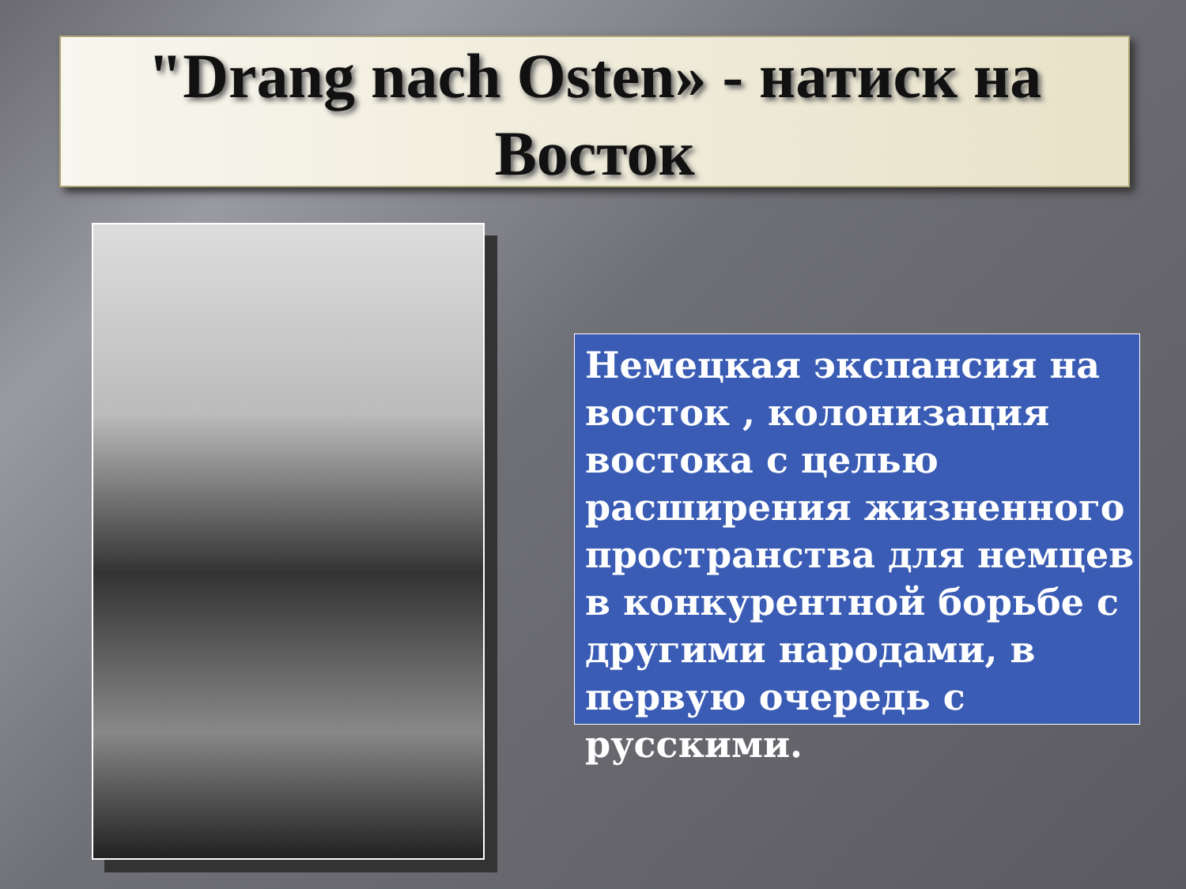"Drang nach Osten» - натиск на
Восток
Немецкая экспансия на восток , колонизация востока с целью расширения жизненного пространства для немцев в конкурентной борьбе с другими народами, в первую очередь с русскими.